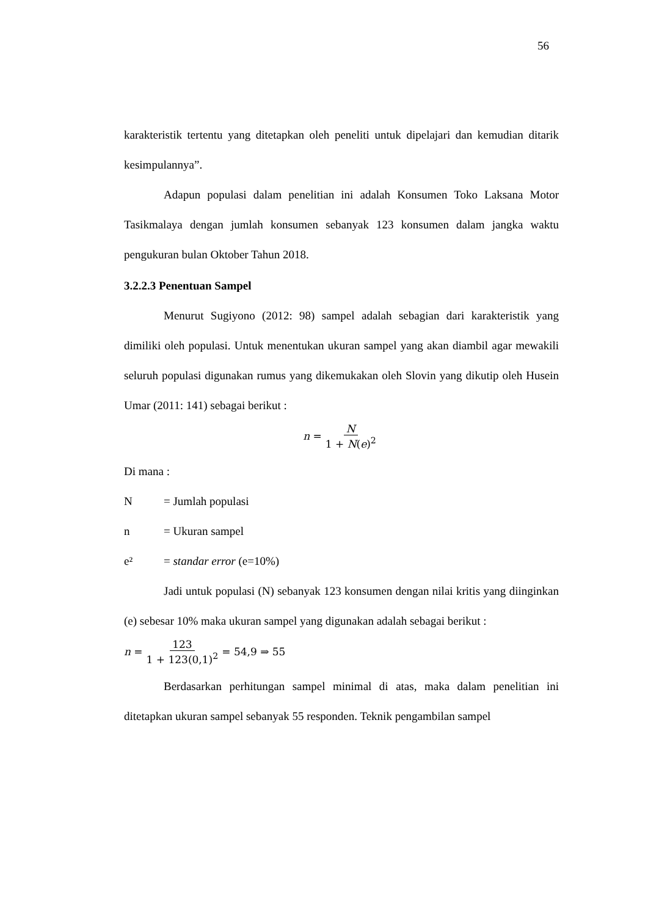56
karakteristik tertentu yang ditetapkan oleh peneliti untuk dipelajari dan kemudian ditarik kesimpulannya”.
Adapun populasi dalam penelitian ini adalah Konsumen Toko Laksana Motor Tasikmalaya dengan jumlah konsumen sebanyak 123 konsumen dalam jangka waktu pengukuran bulan Oktober Tahun 2018.
3.2.2.3 Penentuan Sampel
Menurut Sugiyono (2012: 98) sampel adalah sebagian dari karakteristik yang dimiliki oleh populasi. Untuk menentukan ukuran sampel yang akan diambil agar mewakili seluruh populasi digunakan rumus yang dikemukakan oleh Slovin yang dikutip oleh Husein Umar (2011: 141) sebagai berikut :
n = N 1 + N(e)<sup>2</sup>
Di mana :
N = Jumlah populasi
n = Ukuran sampel
e² = standar error (e=10%)
Jadi untuk populasi (N) sebanyak 123 konsumen dengan nilai kritis yang diinginkan (e) sebesar 10% maka ukuran sampel yang digunakan adalah sebagai berikut :
n = 123 1 + 123(0,1)<sup>2</sup> = 54,9 ⇒ 55
Berdasarkan perhitungan sampel minimal di atas, maka dalam penelitian ini ditetapkan ukuran sampel sebanyak 55 responden. Teknik pengambilan sampel